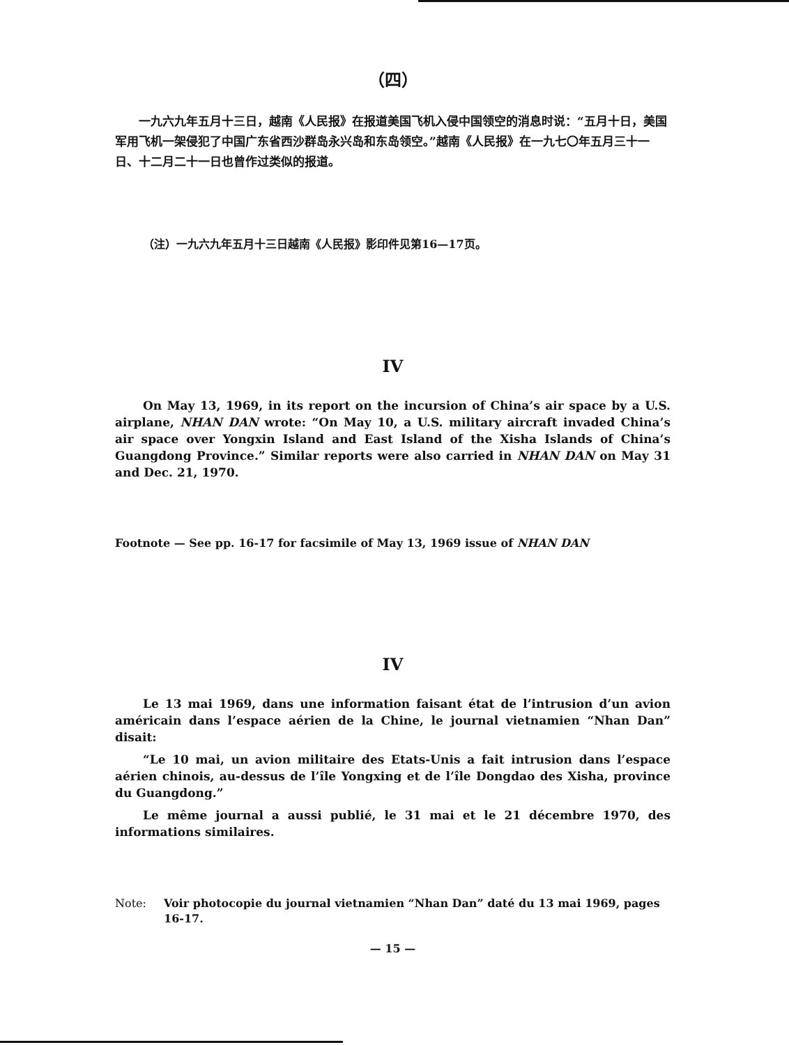（四）
一九六九年五月十三日，越南《人民报》在报道美国飞机入侵中国领空的消息时说：“五月十日，美国军用飞机一架侵犯了中国广东省西沙群岛永兴岛和东岛领空。”越南《人民报》在一九七〇年五月三十一日、十二月二十一日也曾作过类似的报道。
（注）一九六九年五月十三日越南《人民报》影印件见第16—17页。
IV
On May 13, 1969, in its report on the incursion of China’s air space by a U.S. airplane, NHAN DAN wrote: “On May 10, a U.S. military aircraft invaded China’s air space over Yongxin Island and East Island of the Xisha Islands of China’s Guangdong Province.” Similar reports were also carried in NHAN DAN on May 31 and Dec. 21, 1970.
Footnote — See pp. 16-17 for facsimile of May 13, 1969 issue of NHAN DAN
IV
Le 13 mai 1969, dans une information faisant état de l’intrusion d’un avion américain dans l’espace aérien de la Chine, le journal vietnamien “Nhan Dan” disait:
“Le 10 mai, un avion militaire des Etats-Unis a fait intrusion dans l’espace aérien chinois, au-dessus de l’île Yongxing et de l’île Dongdao des Xisha, province du Guangdong.”
Le même journal a aussi publié, le 31 mai et le 21 décembre 1970, des informations similaires.
Note: Voir photocopie du journal vietnamien “Nhan Dan” daté du 13 mai 1969, pages 16-17.
— 15 —